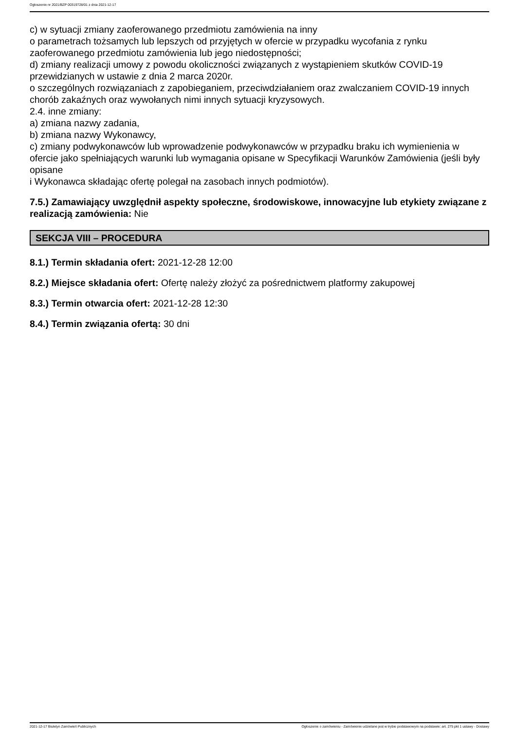Ogłoszenie nr 2021/BZP 00319728/01 z dnia 2021-12-17
c) w sytuacji zmiany zaoferowanego przedmiotu zamówienia na inny
o parametrach tożsamych lub lepszych od przyjętych w ofercie w przypadku wycofania z rynku zaoferowanego przedmiotu zamówienia lub jego niedostępności;
d) zmiany realizacji umowy z powodu okoliczności związanych z wystąpieniem skutków COVID-19 przewidzianych w ustawie z dnia 2 marca 2020r.
o szczególnych rozwiązaniach z zapobieganiem, przeciwdziałaniem oraz zwalczaniem COVID-19 innych chorób zakaźnych oraz wywołanych nimi innych sytuacji kryzysowych.
2.4. inne zmiany:
a) zmiana nazwy zadania,
b) zmiana nazwy Wykonawcy,
c) zmiany podwykonawców lub wprowadzenie podwykonawców w przypadku braku ich wymienienia w ofercie jako spełniających warunki lub wymagania opisane w Specyfikacji Warunków Zamówienia (jeśli były opisane
i Wykonawca składając ofertę polegał na zasobach innych podmiotów).
7.5.) Zamawiający uwzględnił aspekty społeczne, środowiskowe, innowacyjne lub etykiety związane z realizacją zamówienia: Nie
SEKCJA VIII – PROCEDURA
8.1.) Termin składania ofert: 2021-12-28 12:00
8.2.) Miejsce składania ofert: Ofertę należy złożyć za pośrednictwem platformy zakupowej
8.3.) Termin otwarcia ofert: 2021-12-28 12:30
8.4.) Termin związania ofertą: 30 dni
2021-12-17 Biuletyn Zamówień Publicznych Ogłoszenie o zamówieniu - Zamówienie udzielane jest w trybie podstawowym na podstawie: art. 275 pkt 1 ustawy - Dostawy